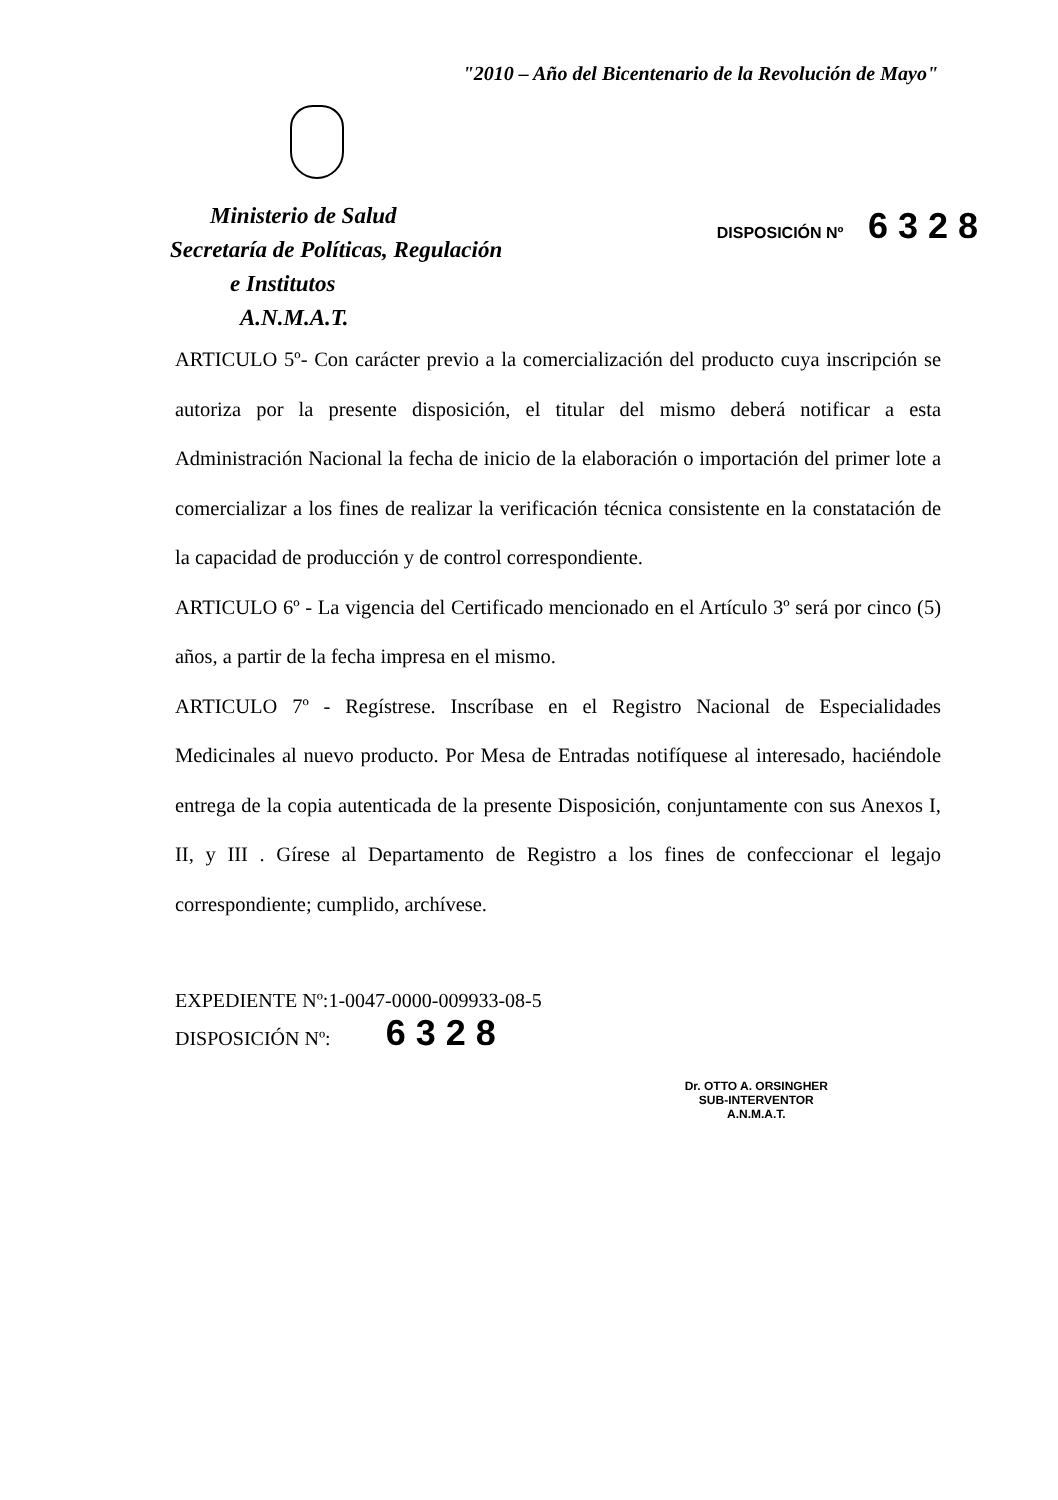"2010 – Año del Bicentenario de la Revolución de Mayo"
Ministerio de Salud
Secretaría de Políticas, Regulación
e Institutos
A.N.M.A.T.
DISPOSICIÓN Nº 6328
ARTICULO 5º- Con carácter previo a la comercialización del producto cuya inscripción se autoriza por la presente disposición, el titular del mismo deberá notificar a esta Administración Nacional la fecha de inicio de la elaboración o importación del primer lote a comercializar a los fines de realizar la verificación técnica consistente en la constatación de la capacidad de producción y de control correspondiente.
ARTICULO 6º - La vigencia del Certificado mencionado en el Artículo 3º será por cinco (5) años, a partir de la fecha impresa en el mismo.
ARTICULO 7º - Regístrese. Inscríbase en el Registro Nacional de Especialidades Medicinales al nuevo producto. Por Mesa de Entradas notifíquese al interesado, haciéndole entrega de la copia autenticada de la presente Disposición, conjuntamente con sus Anexos I, II, y III . Gírese al Departamento de Registro a los fines de confeccionar el legajo correspondiente; cumplido, archívese.
EXPEDIENTE Nº:1-0047-0000-009933-08-5
DISPOSICIÓN Nº: 6328
Dr. OTTO A. ORSINGHER
SUB-INTERVENTOR
A.N.M.A.T.